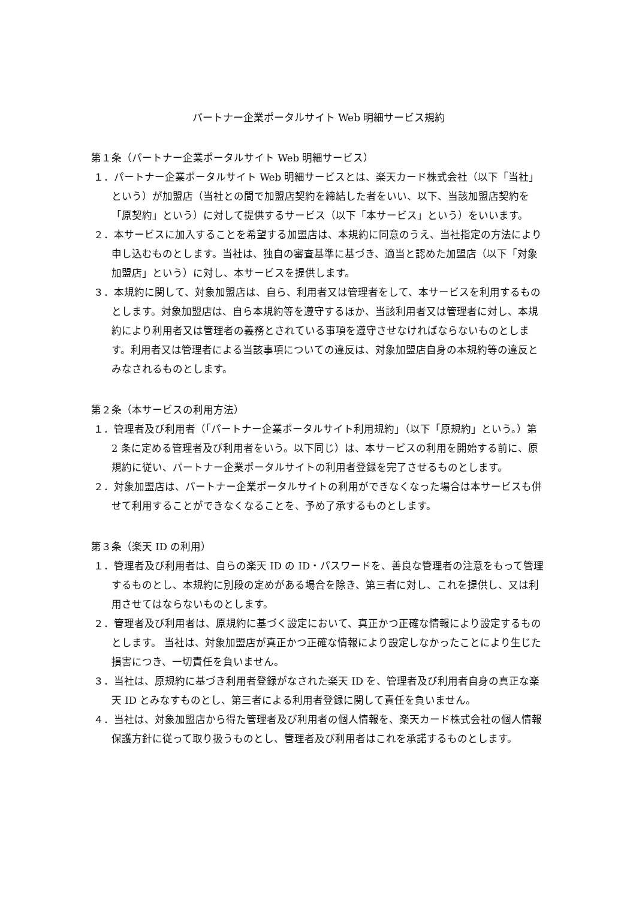パートナー企業ポータルサイト Web 明細サービス規約
第１条（パートナー企業ポータルサイト Web 明細サービス）
１．パートナー企業ポータルサイト Web 明細サービスとは、楽天カード株式会社（以下「当社」という）が加盟店（当社との間で加盟店契約を締結した者をいい、以下、当該加盟店契約を「原契約」という）に対して提供するサービス（以下「本サービス」という）をいいます。
２．本サービスに加入することを希望する加盟店は、本規約に同意のうえ、当社指定の方法により申し込むものとします。当社は、独自の審査基準に基づき、適当と認めた加盟店（以下「対象加盟店」という）に対し、本サービスを提供します。
３．本規約に関して、対象加盟店は、自ら、利用者又は管理者をして、本サービスを利用するものとします。対象加盟店は、自ら本規約等を遵守するほか、当該利用者又は管理者に対し、本規約により利用者又は管理者の義務とされている事項を遵守させなければならないものとします。利用者又は管理者による当該事項についての違反は、対象加盟店自身の本規約等の違反とみなされるものとします。
第２条（本サービスの利用方法）
１．管理者及び利用者（「パートナー企業ポータルサイト利用規約」（以下「原規約」という。）第 2 条に定める管理者及び利用者をいう。以下同じ）は、本サービスの利用を開始する前に、原規約に従い、パートナー企業ポータルサイトの利用者登録を完了させるものとします。
２．対象加盟店は、パートナー企業ポータルサイトの利用ができなくなった場合は本サービスも併せて利用することができなくなることを、予め了承するものとします。
第３条（楽天 ID の利用）
１．管理者及び利用者は、自らの楽天 ID の ID・パスワードを、善良な管理者の注意をもって管理するものとし、本規約に別段の定めがある場合を除き、第三者に対し、これを提供し、又は利用させてはならないものとします。
２．管理者及び利用者は、原規約に基づく設定において、真正かつ正確な情報により設定するものとします。 当社は、対象加盟店が真正かつ正確な情報により設定しなかったことにより生じた損害につき、一切責任を負いません。
３．当社は、原規約に基づき利用者登録がなされた楽天 ID を、管理者及び利用者自身の真正な楽天 ID とみなすものとし、第三者による利用者登録に関して責任を負いません。
４．当社は、対象加盟店から得た管理者及び利用者の個人情報を、楽天カード株式会社の個人情報保護方針に従って取り扱うものとし、管理者及び利用者はこれを承諾するものとします。